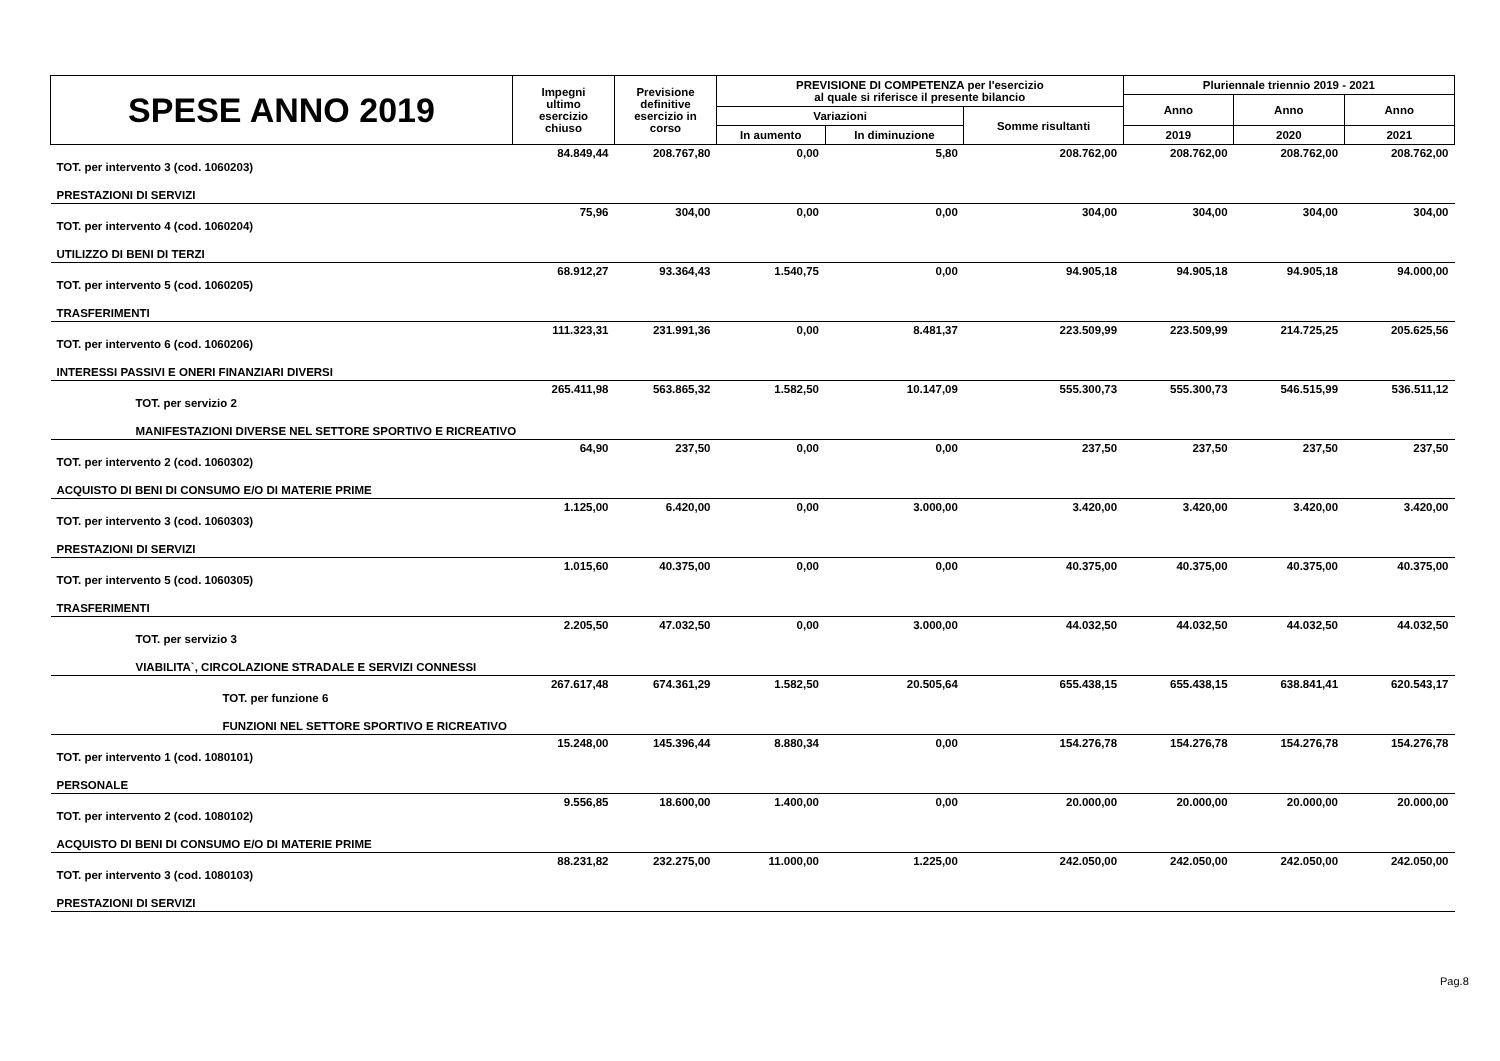| SPESE ANNO 2019 | Impegni ultimo esercizio chiuso | Previsione definitive esercizio in corso | PREVISIONE DI COMPETENZA per l'esercizio al quale si riferisce il presente bilancio | | | Pluriennale triennio 2019 - 2021 | | |
| --- | --- | --- | --- | --- | --- | --- | --- | --- |
| | | | | | | Anno | Anno | Anno |
| | | | Variazioni | | Somme risultanti | | | |
| | | | In aumento | In diminuzione | | 2019 | 2020 | 2021 |
| TOT. per intervento 3 (cod. 1060203) | 84.849,44 | 208.767,80 | 0,00 | 5,80 | 208.762,00 | 208.762,00 | 208.762,00 | 208.762,00 |
| PRESTAZIONI DI SERVIZI | | | | | | | | |
| TOT. per intervento 4 (cod. 1060204) | 75,96 | 304,00 | 0,00 | 0,00 | 304,00 | 304,00 | 304,00 | 304,00 |
| UTILIZZO DI BENI DI TERZI | | | | | | | | |
| TOT. per intervento 5 (cod. 1060205) | 68.912,27 | 93.364,43 | 1.540,75 | 0,00 | 94.905,18 | 94.905,18 | 94.905,18 | 94.000,00 |
| TRASFERIMENTI | | | | | | | | |
| TOT. per intervento 6 (cod. 1060206) | 111.323,31 | 231.991,36 | 0,00 | 8.481,37 | 223.509,99 | 223.509,99 | 214.725,25 | 205.625,56 |
| INTERESSI PASSIVI E ONERI FINANZIARI DIVERSI | | | | | | | | |
| TOT. per servizio 2 | 265.411,98 | 563.865,32 | 1.582,50 | 10.147,09 | 555.300,73 | 555.300,73 | 546.515,99 | 536.511,12 |
| MANIFESTAZIONI DIVERSE NEL SETTORE SPORTIVO E RICREATIVO | | | | | | | | |
| TOT. per intervento 2 (cod. 1060302) | 64,90 | 237,50 | 0,00 | 0,00 | 237,50 | 237,50 | 237,50 | 237,50 |
| ACQUISTO DI BENI DI CONSUMO E/O DI MATERIE PRIME | | | | | | | | |
| TOT. per intervento 3 (cod. 1060303) | 1.125,00 | 6.420,00 | 0,00 | 3.000,00 | 3.420,00 | 3.420,00 | 3.420,00 | 3.420,00 |
| PRESTAZIONI DI SERVIZI | | | | | | | | |
| TOT. per intervento 5 (cod. 1060305) | 1.015,60 | 40.375,00 | 0,00 | 0,00 | 40.375,00 | 40.375,00 | 40.375,00 | 40.375,00 |
| TRASFERIMENTI | | | | | | | | |
| TOT. per servizio 3 | 2.205,50 | 47.032,50 | 0,00 | 3.000,00 | 44.032,50 | 44.032,50 | 44.032,50 | 44.032,50 |
| VIABILITA`, CIRCOLAZIONE STRADALE E SERVIZI CONNESSI | | | | | | | | |
| TOT. per funzione 6 | 267.617,48 | 674.361,29 | 1.582,50 | 20.505,64 | 655.438,15 | 655.438,15 | 638.841,41 | 620.543,17 |
| FUNZIONI NEL SETTORE SPORTIVO E RICREATIVO | | | | | | | | |
| TOT. per intervento 1 (cod. 1080101) | 15.248,00 | 145.396,44 | 8.880,34 | 0,00 | 154.276,78 | 154.276,78 | 154.276,78 | 154.276,78 |
| PERSONALE | | | | | | | | |
| TOT. per intervento 2 (cod. 1080102) | 9.556,85 | 18.600,00 | 1.400,00 | 0,00 | 20.000,00 | 20.000,00 | 20.000,00 | 20.000,00 |
| ACQUISTO DI BENI DI CONSUMO E/O DI MATERIE PRIME | | | | | | | | |
| TOT. per intervento 3 (cod. 1080103) | 88.231,82 | 232.275,00 | 11.000,00 | 1.225,00 | 242.050,00 | 242.050,00 | 242.050,00 | 242.050,00 |
| PRESTAZIONI DI SERVIZI | | | | | | | | |
Pag.8